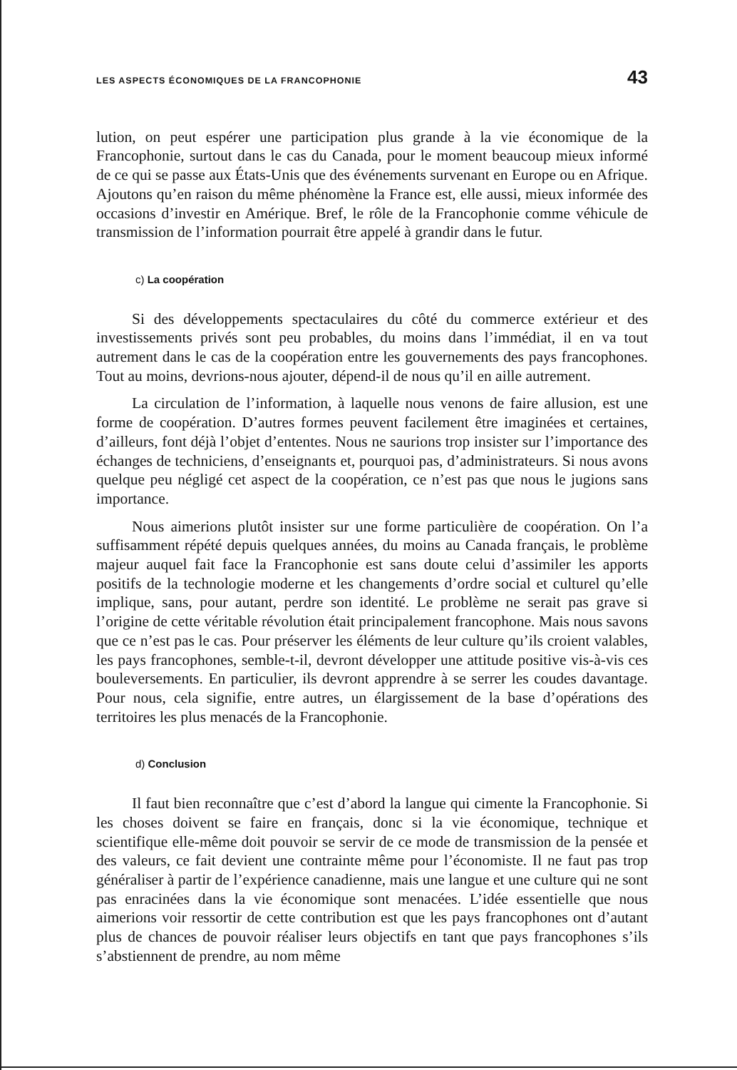LES ASPECTS ÉCONOMIQUES DE LA FRANCOPHONIE 43
lution, on peut espérer une participation plus grande à la vie économique de la Francophonie, surtout dans le cas du Canada, pour le moment beaucoup mieux informé de ce qui se passe aux États-Unis que des événements survenant en Europe ou en Afrique. Ajoutons qu’en raison du même phénomène la France est, elle aussi, mieux informée des occasions d’investir en Amérique. Bref, le rôle de la Francophonie comme véhicule de transmission de l’information pourrait être appelé à grandir dans le futur.
c) La coopération
Si des développements spectaculaires du côté du commerce extérieur et des investissements privés sont peu probables, du moins dans l’immédiat, il en va tout autrement dans le cas de la coopération entre les gouvernements des pays francophones. Tout au moins, devrions-nous ajouter, dépend-il de nous qu’il en aille autrement.
La circulation de l’information, à laquelle nous venons de faire allusion, est une forme de coopération. D’autres formes peuvent facilement être imaginées et certaines, d’ailleurs, font déjà l’objet d’ententes. Nous ne saurions trop insister sur l’importance des échanges de techniciens, d’enseignants et, pourquoi pas, d’administrateurs. Si nous avons quelque peu négligé cet aspect de la coopération, ce n’est pas que nous le jugions sans importance.
Nous aimerions plutôt insister sur une forme particulière de coopération. On l’a suffisamment répété depuis quelques années, du moins au Canada français, le problème majeur auquel fait face la Francophonie est sans doute celui d’assimiler les apports positifs de la technologie moderne et les changements d’ordre social et culturel qu’elle implique, sans, pour autant, perdre son identité. Le problème ne serait pas grave si l’origine de cette véritable révolution était principalement francophone. Mais nous savons que ce n’est pas le cas. Pour préserver les éléments de leur culture qu’ils croient valables, les pays francophones, semble-t-il, devront développer une attitude positive vis-à-vis ces bouleversements. En particulier, ils devront apprendre à se serrer les coudes davantage. Pour nous, cela signifie, entre autres, un élargissement de la base d’opérations des territoires les plus menacés de la Francophonie.
d) Conclusion
Il faut bien reconnaître que c’est d’abord la langue qui cimente la Francophonie. Si les choses doivent se faire en français, donc si la vie économique, technique et scientifique elle-même doit pouvoir se servir de ce mode de transmission de la pensée et des valeurs, ce fait devient une contrainte même pour l’économiste. Il ne faut pas trop généraliser à partir de l’expérience canadienne, mais une langue et une culture qui ne sont pas enracinées dans la vie économique sont menacées. L’idée essentielle que nous aimerions voir ressortir de cette contribution est que les pays francophones ont d’autant plus de chances de pouvoir réaliser leurs objectifs en tant que pays francophones s’ils s’abstiennent de prendre, au nom même